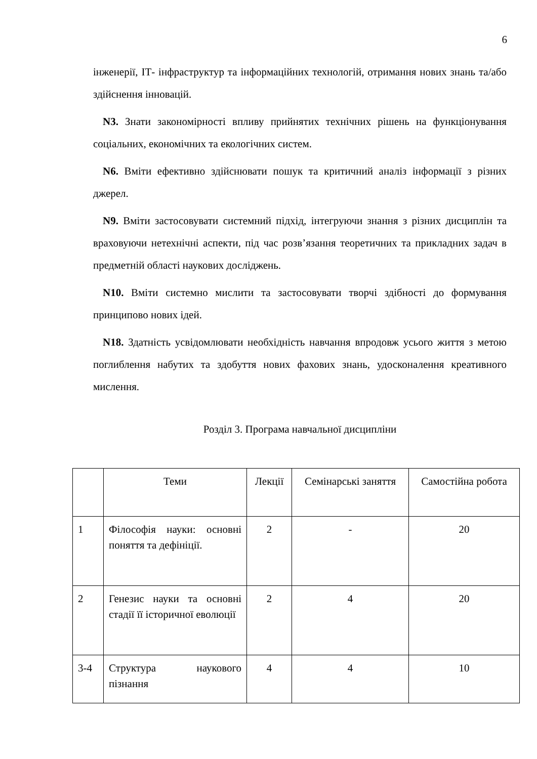6
інженерії, ІТ- інфраструктур та інформаційних технологій, отримання нових знань та/або здійснення інновацій.
N3. Знати закономірності впливу прийнятих технічних рішень на функціонування соціальних, економічних та екологічних систем.
N6. Вміти ефективно здійснювати пошук та критичний аналіз інформації з різних джерел.
N9. Вміти застосовувати системний підхід, інтегруючи знання з різних дисциплін та враховуючи нетехнічні аспекти, під час розв’язання теоретичних та прикладних задач в предметній області наукових досліджень.
N10. Вміти системно мислити та застосовувати творчі здібності до формування принципово нових ідей.
N18. Здатність усвідомлювати необхідність навчання впродовж усього життя з метою поглиблення набутих та здобуття нових фахових знань, удосконалення креативного мислення.
Розділ 3. Програма навчальної дисципліни
| | Теми | Лекції | Семінарські заняття | Самостійна робота |
| --- | --- | --- | --- | --- |
| 1 | Філософія науки: основні поняття та дефініції. | 2 | - | 20 |
| 2 | Генезис науки та основні стадії її історичної еволюції | 2 | 4 | 20 |
| 3-4 | Структура наукового пізнання | 4 | 4 | 10 |